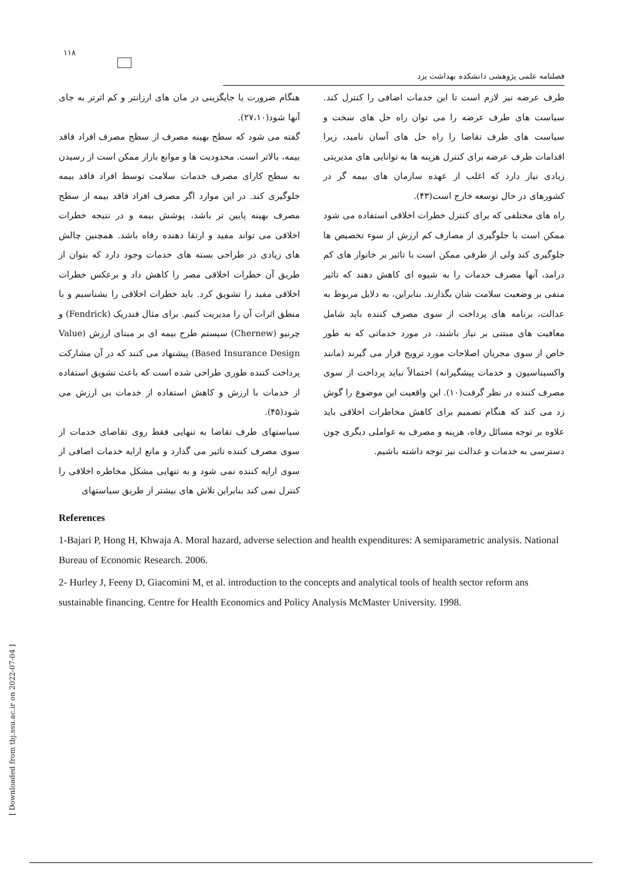۱۱۸
فصلنامه علمی پژوهشی دانشکده بهداشت یزد
هنگام ضرورت یا جایگزینی در مان های ارزانتر و کم اثرتر به جای آنها شود(۲۷،۱۰).
گفته می شود که سطح بهینه مصرف از سطح مصرف افراد فاقد بیمه، بالاتر است. محدودیت ها و موانع بازار ممکن است از رسیدن به سطح کارای مصرف خدمات سلامت توسط افراد فاقد بیمه جلوگیری کند. در این موارد اگر مصرف افراد فاقد بیمه از سطح مصرف بهینه پایین تر باشد، پوشش بیمه و در نتیجه خطرات اخلاقی می تواند مفید و ارتقا دهنده رفاه باشد. همچنین چالش های زیادی در طراحی بسته های خدمات وجود دارد که بتوان از طریق آن خطرات اخلاقی مضر را کاهش داد و برعکس خطرات اخلاقی مفید را تشویق کرد. باید خطرات اخلاقی را بشناسیم و با منطق اثرات آن را مدیریت کنیم. برای مثال فندریک (Fendrick) و چرنیو (Chernew) سیستم طرح بیمه ای بر مبنای ارزش (Value Based Insurance Design) پیشنهاد می کنند که در آن مشارکت پرداخت کننده طوری طراحی شده است که باعث تشویق استفاده از خدمات با ارزش و کاهش استفاده از خدمات بی ارزش می شود(۴۵).
سیاستهای طرف تقاضا به تنهایی فقط روی تقاضای خدمات از سوی مصرف کننده تاثیر می گذارد و مانع ارایه خدمات اضافی از سوی ارایه کننده نمی شود و به تنهایی مشکل مخاطره اخلاقی را کنترل نمی کند بنابراین تلاش های بیشتر از طریق سیاستهای
طرف عرضه نیز لازم است تا این خدمات اضافی را کنترل کند. سیاست های طرف عرضه را می توان راه حل های سخت و سیاست های طرف تقاضا را راه حل های آسان نامید، زیرا اقدامات طرف عرضه برای کنترل هزینه ها به توانایی های مدیریتی زیادی نیاز دارد که اغلب از عهده سازمان های بیمه گر در کشورهای در حال توسعه خارج است(۴۳).
راه های مختلفی که برای کنترل خطرات اخلاقی استفاده می شود ممکن است با جلوگیری از مصارف کم ارزش از سوء تخصیص ها جلوگیری کند ولی از طرفی ممکن است با تاثیر بر خانوار های کم درامد، آنها مصرف خدمات را به شیوه ای کاهش دهند که تاثیر منفی بر وضعیت سلامت شان بگذارند. بنابراین، به دلایل مربوط به عدالت، برنامه های پرداخت از سوی مصرف کننده باید شامل معافیت های مبتنی بر نیاز باشند، در مورد خدماتی که به طور خاص از سوی مجریان اصلاحات مورد ترویج قرار می گیرند (مانند واکسیناسیون و خدمات پیشگیرانه) احتمالاً نباید پرداخت از سوی مصرف کننده در نظر گرفت(۱۰). این واقعیت این موضوع را گوش زد می کند که هنگام تصمیم برای کاهش مخاطرات اخلاقی باید علاوه بر توجه مسائل رفاه، هزینه و مصرف به عواملی دیگری چون دسترسی به خدمات و عدالت نیز توجه داشته باشیم.
References
1-Bajari P, Hong H, Khwaja A. Moral hazard, adverse selection and health expenditures: A semiparametric analysis. National Bureau of Economic Research. 2006.
2- Hurley J, Feeny D, Giacomini M, et al. introduction to the concepts and analytical tools of health sector reform ans sustainable financing. Centre for Health Economics and Policy Analysis McMaster University. 1998.
[ Downloaded from tbj.ssu.ac.ir on 2022-07-04 ]